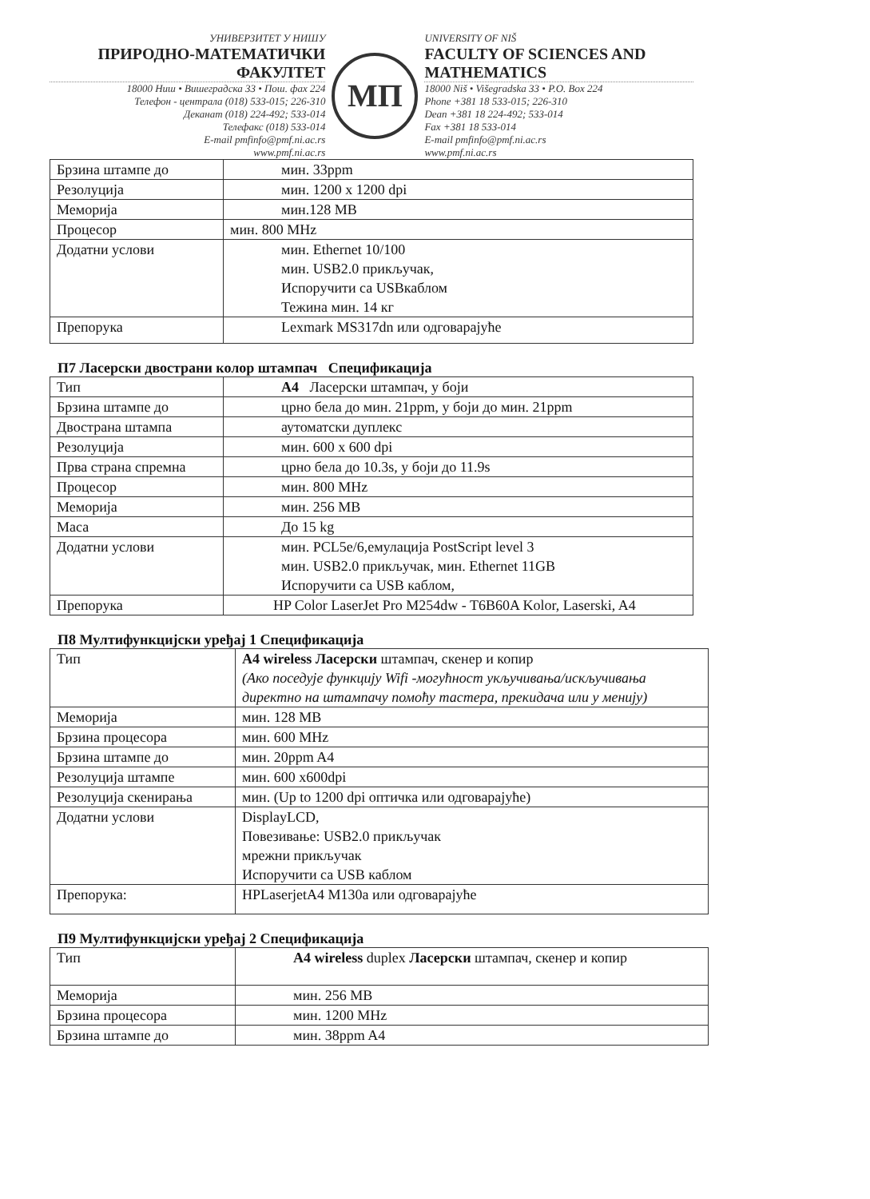УНИВЕРЗИТЕТ У НИШУ
ПРИРОДНО-МАТЕМАТИЧКИ ФАКУЛТЕТ
18000 Ниш • Вишеградска 33 • Пош. фах 224
Телефон - централа (018) 533-015; 226-310
Деканат (018) 224-492; 533-014
Телефакс (018) 533-014
E-mail pmfinfo@pmf.ni.ac.rs
www.pmf.ni.ac.rs
МП
UNIVERSITY OF NIŠ
FACULTY OF SCIENCES AND MATHEMATICS
18000 Niš • Višegradska 33 • P.O. Box 224
Phone +381 18 533-015; 226-310
Dean +381 18 224-492; 533-014
Fax +381 18 533-014
E-mail pmfinfo@pmf.ni.ac.rs
www.pmf.ni.ac.rs
| Брзина штампе до | мин. 33ppm |
| Резолуција | мин. 1200 x 1200 dpi |
| Меморија | мин.128 MB |
| Процесор | мин. 800 MHz |
| Додатни услови | мин. Ethernet 10/100 мин. USB2.0 прикључак, Испоручити са USBкаблом Тежина мин. 14 кг |
| Препорука | Lexmark MS317dn или одговарајуће |
П7 Ласерски двострани колор штампач Спецификација
| Тип | А4 Ласерски штампач, у боји |
| Брзина штампе до | црно бела до мин. 21ppm, у боји до мин. 21ppm |
| Двострана штампа | аутоматски дуплекс |
| Резолуција | мин. 600 x 600 dpi |
| Прва страна спремна | црно бела до 10.3s, у боји до 11.9s |
| Процесор | мин. 800 MHz |
| Меморија | мин. 256 MB |
| Маса | До 15 kg |
| Додатни услови | мин. PCL5e/6,емулација PostScript level 3 мин. USB2.0 прикључак, мин. Ethernet 11GB Испоручити са USB каблом, |
| Препорука | HP Color LaserJet Pro M254dw - T6B60A Kolor, Laserski, A4 |
П8 Мултифункцијски уређај 1 Спецификација
| Тип | A4 wireless Ласерски штампач, скенер и копир (Ако поседује функцију Wifi -могућност укључивања/искључивања директно на штампачу помоћу тастера, прекидача или у менију) |
| Меморија | мин. 128 MB |
| Брзина процесора | мин. 600 MHz |
| Брзина штампе до | мин. 20ppm A4 |
| Резолуција штампе | мин. 600 x600dpi |
| Резолуција скенирања | мин. (Up to 1200 dpi оптичка или одговарајуће) |
| Додатни услови | DisplayLCD, Повезивање: USB2.0 прикључак мрежни прикључак Испоручити са USB каблом |
| Препорука: | HPLaserjetA4 M130a или одговарајуће |
П9 Мултифункцијски уређај 2 Спецификација
| Тип | A4 wireless duplex Ласерски штампач, скенер и копир |
| Меморија | мин. 256 MB |
| Брзина процесора | мин. 1200 MHz |
| Брзина штампе до | мин. 38ppm A4 |